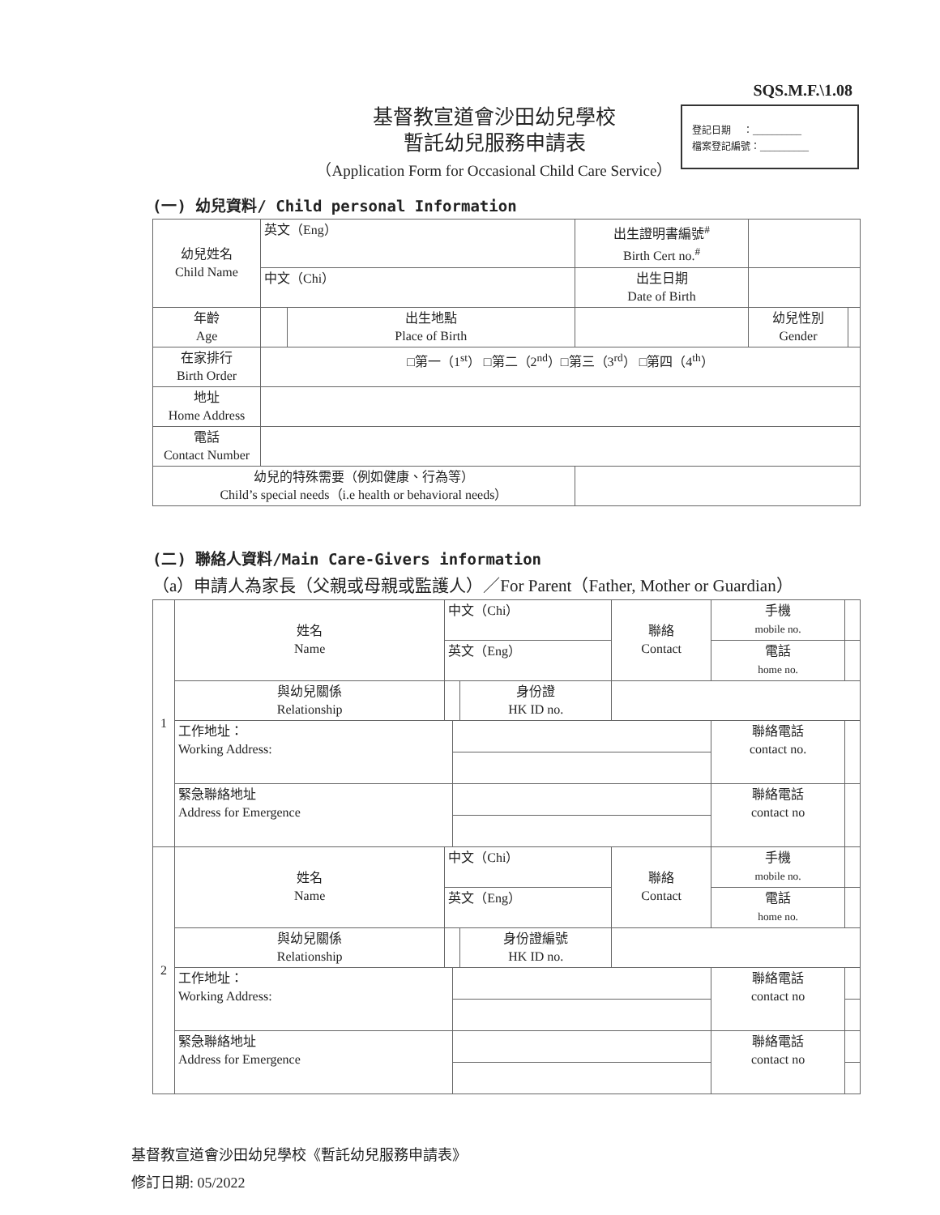SQS.M.F.\1.08
基督教宣道會沙田幼兒學校
暫託幼兒服務申請表
（Application Form for Occasional Child Care Service）
登記日期 　：__________
檔案登記編號：__________
(一) 幼兒資料/ Child personal Information
| 幼兒姓名 Child Name | 英文（Eng） | | 出生證明書編號<sup>#</sup> Birth Cert no.<sup>#</sup> | | |
| | 中文（Chi） | | 出生日期 Date of Birth | | |
| 年齡 Age | | 出生地點 Place of Birth | | 幼兒性別 Gender | |
| 在家排行 Birth Order | □第一（1<sup>st</sup>） □第二（2<sup>nd</sup>）□第三（3<sup>rd</sup>） □第四（4<sup>th</sup>） | | | | |
| 地址 Home Address | | | | | |
| 電話 Contact Number | | | | | |
| 幼兒的特殊需要（例如健康、行為等） Child’s special needs（i.e health or behavioral needs） | | | | | |
(二) 聯絡人資料/Main Care-Givers information
（a）申請人為家長（父親或母親或監護人）／For Parent（Father, Mother or Guardian）
| 1 | 姓名 Name | 中文（Chi） | | | 聯絡 Contact | 手機 mobile no. | |
| | | 英文（Eng） | | | | 電話 home no. | |
| | 與幼兒關係 Relationship | | | 身份證 HK ID no. | | | |
| | 工作地址： Working Address: | | | | | 聯絡電話 contact no. | |
| | 緊急聯絡地址 Address for Emergence | | | | | 聯絡電話 contact no | |
| 2 | 姓名 Name | 中文（Chi） | | | 聯絡 Contact | 手機 mobile no. | |
| | | 英文（Eng） | | | | 電話 home no. | |
| | 與幼兒關係 Relationship | | | 身份證編號 HK ID no. | | | |
| | 工作地址： Working Address: | | | | | 聯絡電話 contact no | |
| | 緊急聯絡地址 Address for Emergence | | | | | 聯絡電話 contact no | |
基督教宣道會沙田幼兒學校《暫託幼兒服務申請表》
修訂日期: 05/2022